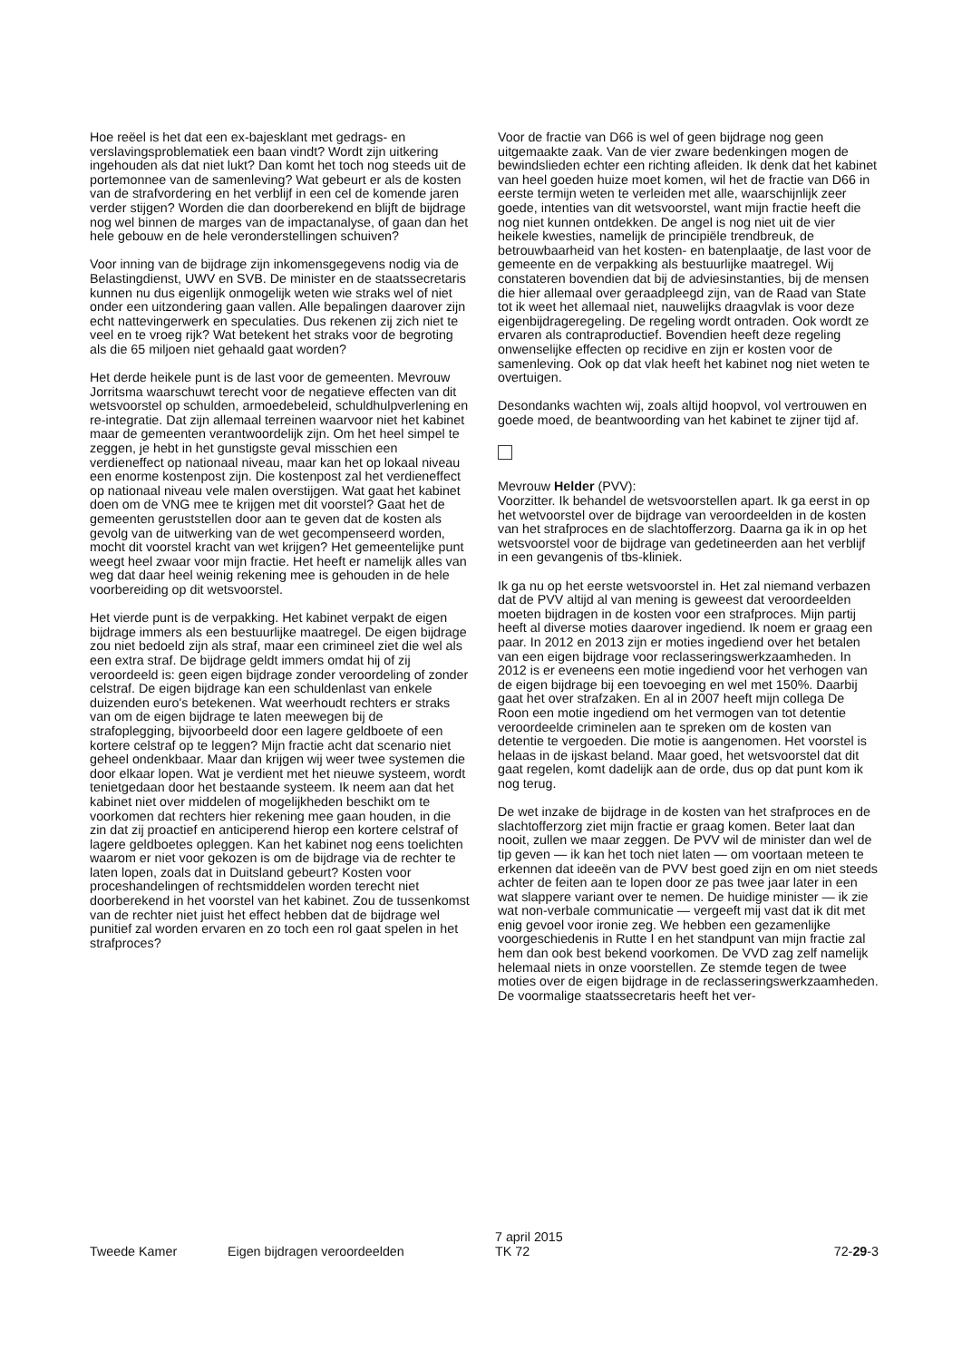Hoe reëel is het dat een ex-bajesklant met gedrags- en verslavingsproblematiek een baan vindt? Wordt zijn uitkering ingehouden als dat niet lukt? Dan komt het toch nog steeds uit de portemonnee van de samenleving? Wat gebeurt er als de kosten van de strafvordering en het verblijf in een cel de komende jaren verder stijgen? Worden die dan doorberekend en blijft de bijdrage nog wel binnen de marges van de impactanalyse, of gaan dan het hele gebouw en de hele veronderstellingen schuiven?
Voor inning van de bijdrage zijn inkomensgegevens nodig via de Belastingdienst, UWV en SVB. De minister en de staatssecretaris kunnen nu dus eigenlijk onmogelijk weten wie straks wel of niet onder een uitzondering gaan vallen. Alle bepalingen daarover zijn echt nattevingerwerk en speculaties. Dus rekenen zij zich niet te veel en te vroeg rijk? Wat betekent het straks voor de begroting als die 65 miljoen niet gehaald gaat worden?
Het derde heikele punt is de last voor de gemeenten. Mevrouw Jorritsma waarschuwt terecht voor de negatieve effecten van dit wetsvoorstel op schulden, armoedebeleid, schuldhulpverlening en re-integratie. Dat zijn allemaal terreinen waarvoor niet het kabinet maar de gemeenten verantwoordelijk zijn. Om het heel simpel te zeggen, je hebt in het gunstigste geval misschien een verdieneffect op nationaal niveau, maar kan het op lokaal niveau een enorme kostenpost zijn. Die kostenpost zal het verdieneffect op nationaal niveau vele malen overstijgen. Wat gaat het kabinet doen om de VNG mee te krijgen met dit voorstel? Gaat het de gemeenten geruststellen door aan te geven dat de kosten als gevolg van de uitwerking van de wet gecompenseerd worden, mocht dit voorstel kracht van wet krijgen? Het gemeentelijke punt weegt heel zwaar voor mijn fractie. Het heeft er namelijk alles van weg dat daar heel weinig rekening mee is gehouden in de hele voorbereiding op dit wetsvoorstel.
Het vierde punt is de verpakking. Het kabinet verpakt de eigen bijdrage immers als een bestuurlijke maatregel. De eigen bijdrage zou niet bedoeld zijn als straf, maar een crimineel ziet die wel als een extra straf. De bijdrage geldt immers omdat hij of zij veroordeeld is: geen eigen bijdrage zonder veroordeling of zonder celstraf. De eigen bijdrage kan een schuldenlast van enkele duizenden euro's betekenen. Wat weerhoudt rechters er straks van om de eigen bijdrage te laten meewegen bij de strafoplegging, bijvoorbeeld door een lagere geldboete of een kortere celstraf op te leggen? Mijn fractie acht dat scenario niet geheel ondenkbaar. Maar dan krijgen wij weer twee systemen die door elkaar lopen. Wat je verdient met het nieuwe systeem, wordt tenietgedaan door het bestaande systeem. Ik neem aan dat het kabinet niet over middelen of mogelijkheden beschikt om te voorkomen dat rechters hier rekening mee gaan houden, in die zin dat zij proactief en anticiperend hierop een kortere celstraf of lagere geldboetes opleggen. Kan het kabinet nog eens toelichten waarom er niet voor gekozen is om de bijdrage via de rechter te laten lopen, zoals dat in Duitsland gebeurt? Kosten voor proceshandelingen of rechtsmiddelen worden terecht niet doorberekend in het voorstel van het kabinet. Zou de tussenkomst van de rechter niet juist het effect hebben dat de bijdrage wel punitief zal worden ervaren en zo toch een rol gaat spelen in het strafproces?
Voor de fractie van D66 is wel of geen bijdrage nog geen uitgemaakte zaak. Van de vier zware bedenkingen mogen de bewindslieden echter een richting afleiden. Ik denk dat het kabinet van heel goeden huize moet komen, wil het de fractie van D66 in eerste termijn weten te verleiden met alle, waarschijnlijk zeer goede, intenties van dit wetsvoorstel, want mijn fractie heeft die nog niet kunnen ontdekken. De angel is nog niet uit de vier heikele kwesties, namelijk de principiële trendbreuk, de betrouwbaarheid van het kosten- en batenplaatje, de last voor de gemeente en de verpakking als bestuurlijke maatregel. Wij constateren bovendien dat bij de adviesinstanties, bij de mensen die hier allemaal over geraadpleegd zijn, van de Raad van State tot ik weet het allemaal niet, nauwelijks draagvlak is voor deze eigenbijdrageregeling. De regeling wordt ontraden. Ook wordt ze ervaren als contraproductief. Bovendien heeft deze regeling onwenselijke effecten op recidive en zijn er kosten voor de samenleving. Ook op dat vlak heeft het kabinet nog niet weten te overtuigen.
Desondanks wachten wij, zoals altijd hoopvol, vol vertrouwen en goede moed, de beantwoording van het kabinet te zijner tijd af.
Mevrouw Helder (PVV):
Voorzitter. Ik behandel de wetsvoorstellen apart. Ik ga eerst in op het wetvoorstel over de bijdrage van veroordeelden in de kosten van het strafproces en de slachtofferzorg. Daarna ga ik in op het wetsvoorstel voor de bijdrage van gedetineerden aan het verblijf in een gevangenis of tbs-kliniek.
Ik ga nu op het eerste wetsvoorstel in. Het zal niemand verbazen dat de PVV altijd al van mening is geweest dat veroordeelden moeten bijdragen in de kosten voor een strafproces. Mijn partij heeft al diverse moties daarover ingediend. Ik noem er graag een paar. In 2012 en 2013 zijn er moties ingediend over het betalen van een eigen bijdrage voor reclasseringswerkzaamheden. In 2012 is er eveneens een motie ingediend voor het verhogen van de eigen bijdrage bij een toevoeging en wel met 150%. Daarbij gaat het over strafzaken. En al in 2007 heeft mijn collega De Roon een motie ingediend om het vermogen van tot detentie veroordeelde criminelen aan te spreken om de kosten van detentie te vergoeden. Die motie is aangenomen. Het voorstel is helaas in de ijskast beland. Maar goed, het wetsvoorstel dat dit gaat regelen, komt dadelijk aan de orde, dus op dat punt kom ik nog terug.
De wet inzake de bijdrage in de kosten van het strafproces en de slachtofferzorg ziet mijn fractie er graag komen. Beter laat dan nooit, zullen we maar zeggen. De PVV wil de minister dan wel de tip geven — ik kan het toch niet laten — om voortaan meteen te erkennen dat ideeën van de PVV best goed zijn en om niet steeds achter de feiten aan te lopen door ze pas twee jaar later in een wat slappere variant over te nemen. De huidige minister — ik zie wat non-verbale communicatie — vergeeft mij vast dat ik dit met enig gevoel voor ironie zeg. We hebben een gezamenlijke voorgeschiedenis in Rutte I en het standpunt van mijn fractie zal hem dan ook best bekend voorkomen. De VVD zag zelf namelijk helemaal niets in onze voorstellen. Ze stemde tegen de twee moties over de eigen bijdrage in de reclasseringswerkzaamheden. De voormalige staatssecretaris heeft het ver-
Tweede Kamer
Eigen bijdragen veroordeelden
7 april 2015
TK 72
72-29-3